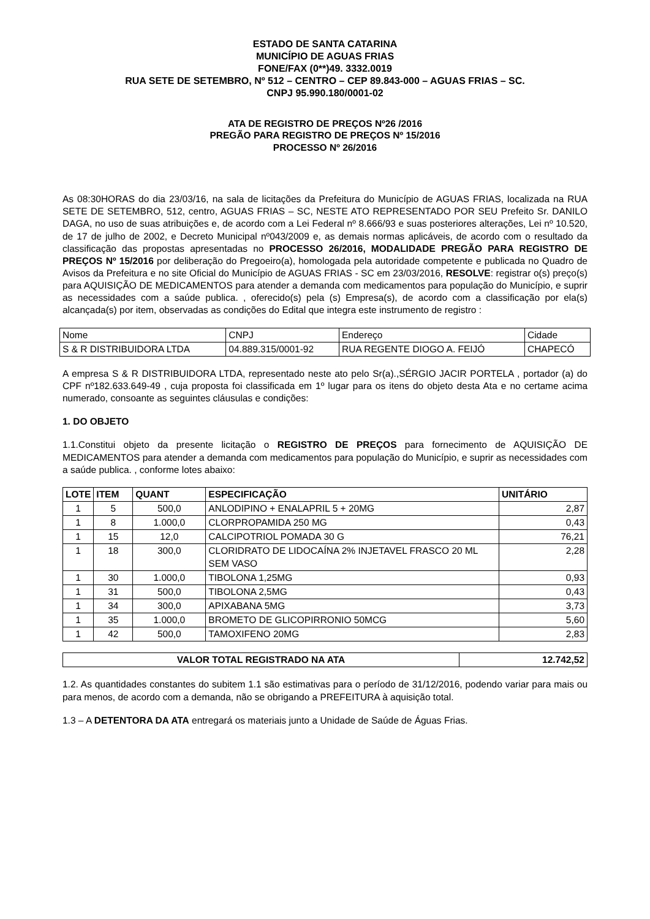ESTADO DE SANTA CATARINA
MUNICÍPIO DE AGUAS FRIAS
FONE/FAX (0**)49. 3332.0019
RUA SETE DE SETEMBRO, Nº 512 – CENTRO – CEP 89.843-000 – AGUAS FRIAS – SC.
CNPJ 95.990.180/0001-02
ATA DE REGISTRO DE PREÇOS Nº26 /2016
PREGÃO PARA REGISTRO DE PREÇOS Nº 15/2016
PROCESSO Nº 26/2016
As 08:30HORAS do dia 23/03/16, na sala de licitações da Prefeitura do Município de AGUAS FRIAS, localizada na RUA SETE DE SETEMBRO, 512, centro, AGUAS FRIAS – SC, NESTE ATO REPRESENTADO POR SEU Prefeito Sr. DANILO DAGA, no uso de suas atribuições e, de acordo com a Lei Federal nº 8.666/93 e suas posteriores alterações, Lei nº 10.520, de 17 de julho de 2002, e Decreto Municipal nº043/2009 e, as demais normas aplicáveis, de acordo com o resultado da classificação das propostas apresentadas no PROCESSO 26/2016, MODALIDADE PREGÃO PARA REGISTRO DE PREÇOS Nº 15/2016 por deliberação do Pregoeiro(a), homologada pela autoridade competente e publicada no Quadro de Avisos da Prefeitura e no site Oficial do Município de AGUAS FRIAS - SC em 23/03/2016, RESOLVE: registrar o(s) preço(s) para AQUISIÇÃO DE MEDICAMENTOS para atender a demanda com medicamentos para população do Município, e suprir as necessidades com a saúde publica. , oferecido(s) pela (s) Empresa(s), de acordo com a classificação por ela(s) alcançada(s) por item, observadas as condições do Edital que integra este instrumento de registro :
| Nome | CNPJ | Endereço | Cidade |
| S & R DISTRIBUIDORA LTDA | 04.889.315/0001-92 | RUA REGENTE DIOGO A. FEIJÓ | CHAPECÓ |
A empresa S & R DISTRIBUIDORA LTDA, representado neste ato pelo Sr(a).,SÉRGIO JACIR PORTELA , portador (a) do CPF nº182.633.649-49 , cuja proposta foi classificada em 1º lugar para os itens do objeto desta Ata e no certame acima numerado, consoante as seguintes cláusulas e condições:
1. DO OBJETO
1.1.Constitui objeto da presente licitação o REGISTRO DE PREÇOS para fornecimento de AQUISIÇÃO DE MEDICAMENTOS para atender a demanda com medicamentos para população do Município, e suprir as necessidades com a saúde publica. , conforme lotes abaixo:
| LOTE | ITEM | QUANT | ESPECIFICAÇÃO | UNITÁRIO |
| --- | --- | --- | --- | --- |
| 1 | 5 | 500,0 | ANLODIPINO + ENALAPRIL 5 + 20MG | 2,87 |
| 1 | 8 | 1.000,0 | CLORPROPAMIDA 250 MG | 0,43 |
| 1 | 15 | 12,0 | CALCIPOTRIOL POMADA 30 G | 76,21 |
| 1 | 18 | 300,0 | CLORIDRATO DE LIDOCAÍNA 2% INJETAVEL FRASCO 20 ML SEM VASO | 2,28 |
| 1 | 30 | 1.000,0 | TIBOLONA 1,25MG | 0,93 |
| 1 | 31 | 500,0 | TIBOLONA 2,5MG | 0,43 |
| 1 | 34 | 300,0 | APIXABANA 5MG | 3,73 |
| 1 | 35 | 1.000,0 | BROMETO DE GLICOPIRRONIO 50MCG | 5,60 |
| 1 | 42 | 500,0 | TAMOXIFENO 20MG | 2,83 |
| VALOR TOTAL REGISTRADO NA ATA | 12.742,52 |
| --- | --- |
1.2. As quantidades constantes do subitem 1.1 são estimativas para o período de 31/12/2016, podendo variar para mais ou para menos, de acordo com a demanda, não se obrigando a PREFEITURA à aquisição total.
1.3 – A DETENTORA DA ATA entregará os materiais junto a Unidade de Saúde de Águas Frias.